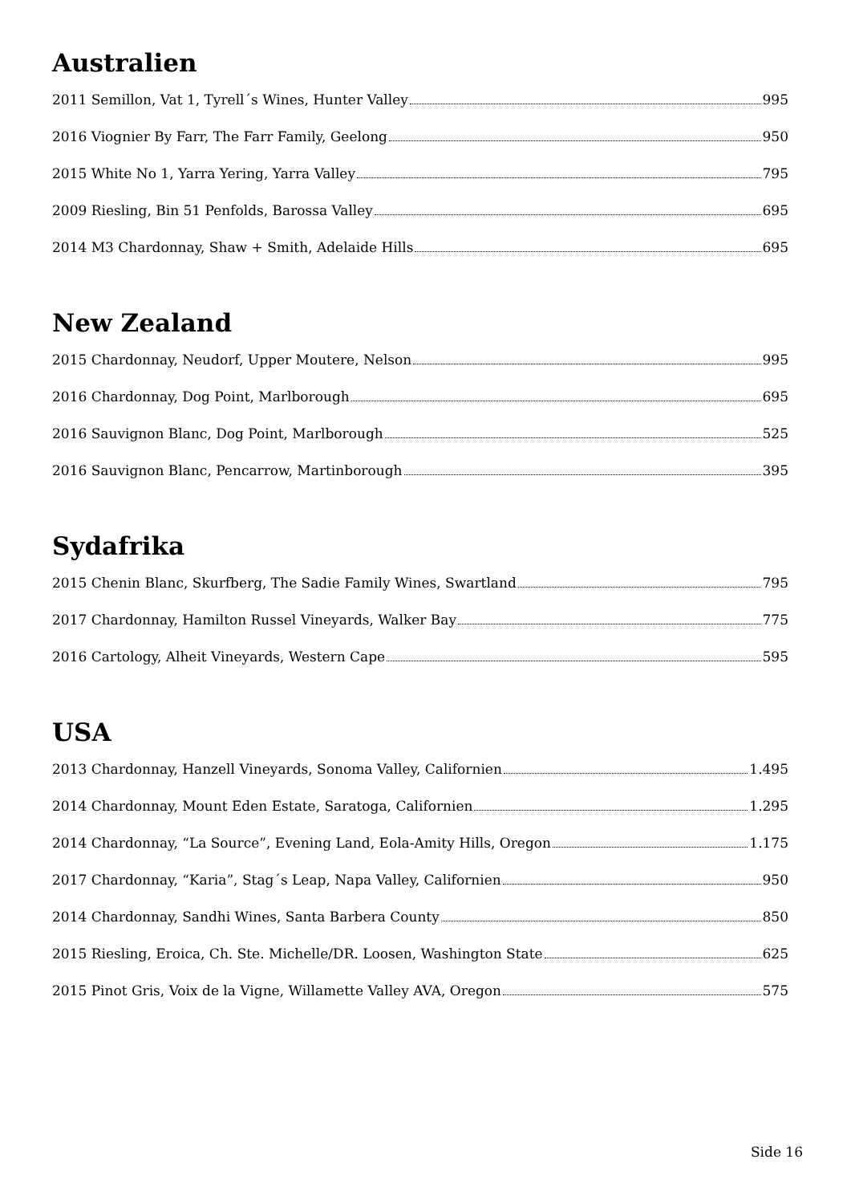Australien
2011 Semillon, Vat 1, Tyrell´s Wines, Hunter Valley 995
2016 Viognier By Farr, The Farr Family, Geelong 950
2015 White No 1, Yarra Yering, Yarra Valley 795
2009 Riesling, Bin 51 Penfolds, Barossa Valley 695
2014 M3 Chardonnay, Shaw + Smith, Adelaide Hills 695
New Zealand
2015 Chardonnay, Neudorf, Upper Moutere, Nelson 995
2016 Chardonnay, Dog Point, Marlborough 695
2016 Sauvignon Blanc, Dog Point, Marlborough 525
2016 Sauvignon Blanc, Pencarrow, Martinborough 395
Sydafrika
2015 Chenin Blanc, Skurfberg, The Sadie Family Wines, Swartland 795
2017 Chardonnay, Hamilton Russel Vineyards, Walker Bay 775
2016 Cartology, Alheit Vineyards, Western Cape 595
USA
2013 Chardonnay, Hanzell Vineyards, Sonoma Valley, Californien 1.495
2014 Chardonnay, Mount Eden Estate, Saratoga, Californien 1.295
2014 Chardonnay, “La Source”, Evening Land, Eola-Amity Hills, Oregon 1.175
2017 Chardonnay, “Karia”, Stag´s Leap, Napa Valley, Californien 950
2014 Chardonnay, Sandhi Wines, Santa Barbera County 850
2015 Riesling, Eroica, Ch. Ste. Michelle/DR. Loosen, Washington State 625
2015 Pinot Gris, Voix de la Vigne, Willamette Valley AVA, Oregon 575
Side 16